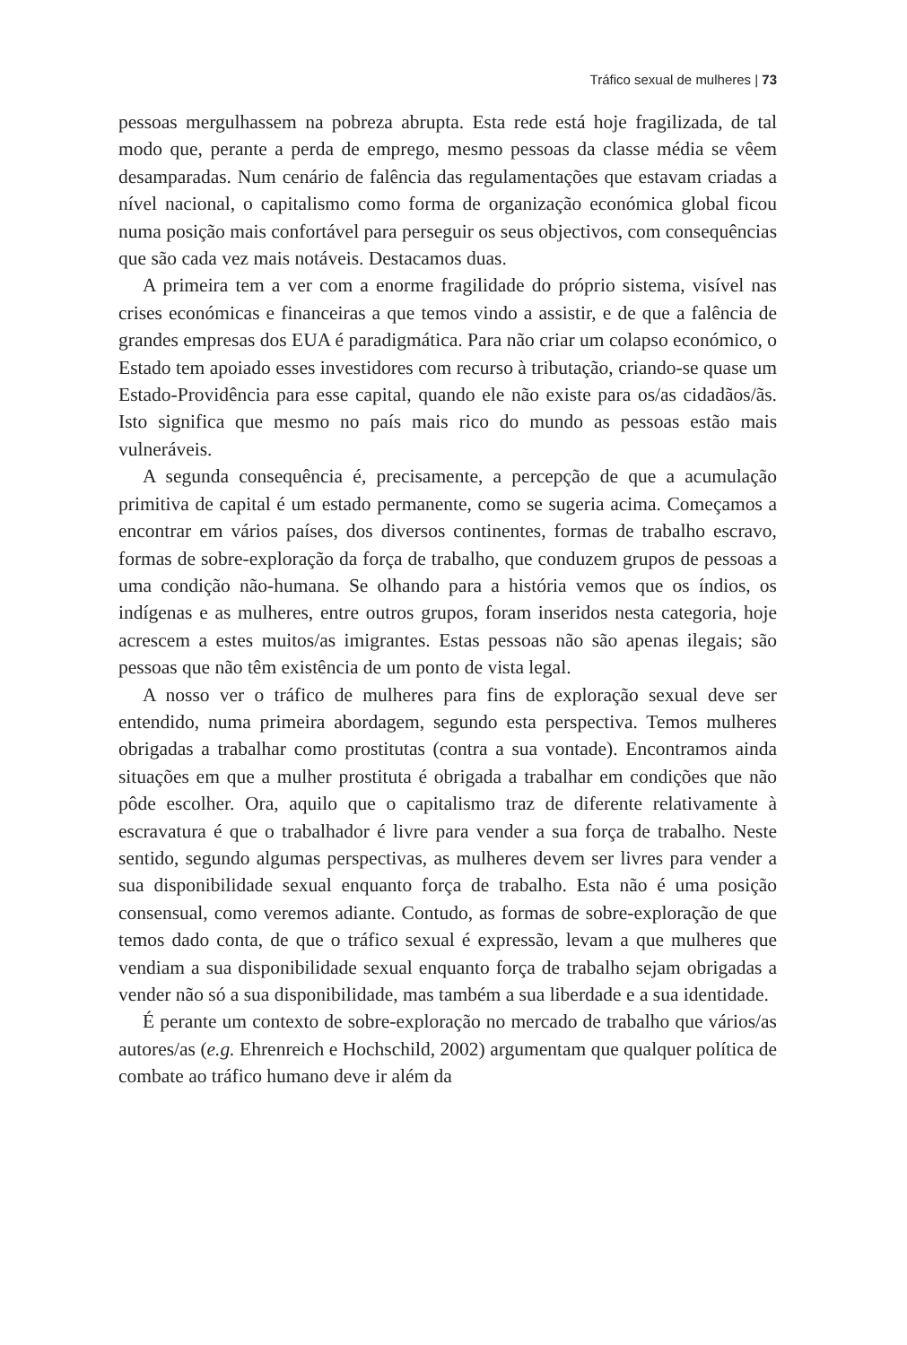Tráfico sexual de mulheres | 73
pessoas mergulhassem na pobreza abrupta. Esta rede está hoje fragilizada, de tal modo que, perante a perda de emprego, mesmo pessoas da classe média se vêem desamparadas. Num cenário de falência das regulamentações que estavam criadas a nível nacional, o capitalismo como forma de organização económica global ficou numa posição mais confortável para perseguir os seus objectivos, com consequências que são cada vez mais notáveis. Destacamos duas.
A primeira tem a ver com a enorme fragilidade do próprio sistema, visível nas crises económicas e financeiras a que temos vindo a assistir, e de que a falência de grandes empresas dos EUA é paradigmática. Para não criar um colapso económico, o Estado tem apoiado esses investidores com recurso à tributação, criando-se quase um Estado-Providência para esse capital, quando ele não existe para os/as cidadãos/ãs. Isto significa que mesmo no país mais rico do mundo as pessoas estão mais vulneráveis.
A segunda consequência é, precisamente, a percepção de que a acumulação primitiva de capital é um estado permanente, como se sugeria acima. Começamos a encontrar em vários países, dos diversos continentes, formas de trabalho escravo, formas de sobre-exploração da força de trabalho, que conduzem grupos de pessoas a uma condição não-humana. Se olhando para a história vemos que os índios, os indígenas e as mulheres, entre outros grupos, foram inseridos nesta categoria, hoje acrescem a estes muitos/as imigrantes. Estas pessoas não são apenas ilegais; são pessoas que não têm existência de um ponto de vista legal.
A nosso ver o tráfico de mulheres para fins de exploração sexual deve ser entendido, numa primeira abordagem, segundo esta perspectiva. Temos mulheres obrigadas a trabalhar como prostitutas (contra a sua vontade). Encontramos ainda situações em que a mulher prostituta é obrigada a trabalhar em condições que não pôde escolher. Ora, aquilo que o capitalismo traz de diferente relativamente à escravatura é que o trabalhador é livre para vender a sua força de trabalho. Neste sentido, segundo algumas perspectivas, as mulheres devem ser livres para vender a sua disponibilidade sexual enquanto força de trabalho. Esta não é uma posição consensual, como veremos adiante. Contudo, as formas de sobre-exploração de que temos dado conta, de que o tráfico sexual é expressão, levam a que mulheres que vendiam a sua disponibilidade sexual enquanto força de trabalho sejam obrigadas a vender não só a sua disponibilidade, mas também a sua liberdade e a sua identidade.
É perante um contexto de sobre-exploração no mercado de trabalho que vários/as autores/as (e.g. Ehrenreich e Hochschild, 2002) argumentam que qualquer política de combate ao tráfico humano deve ir além da